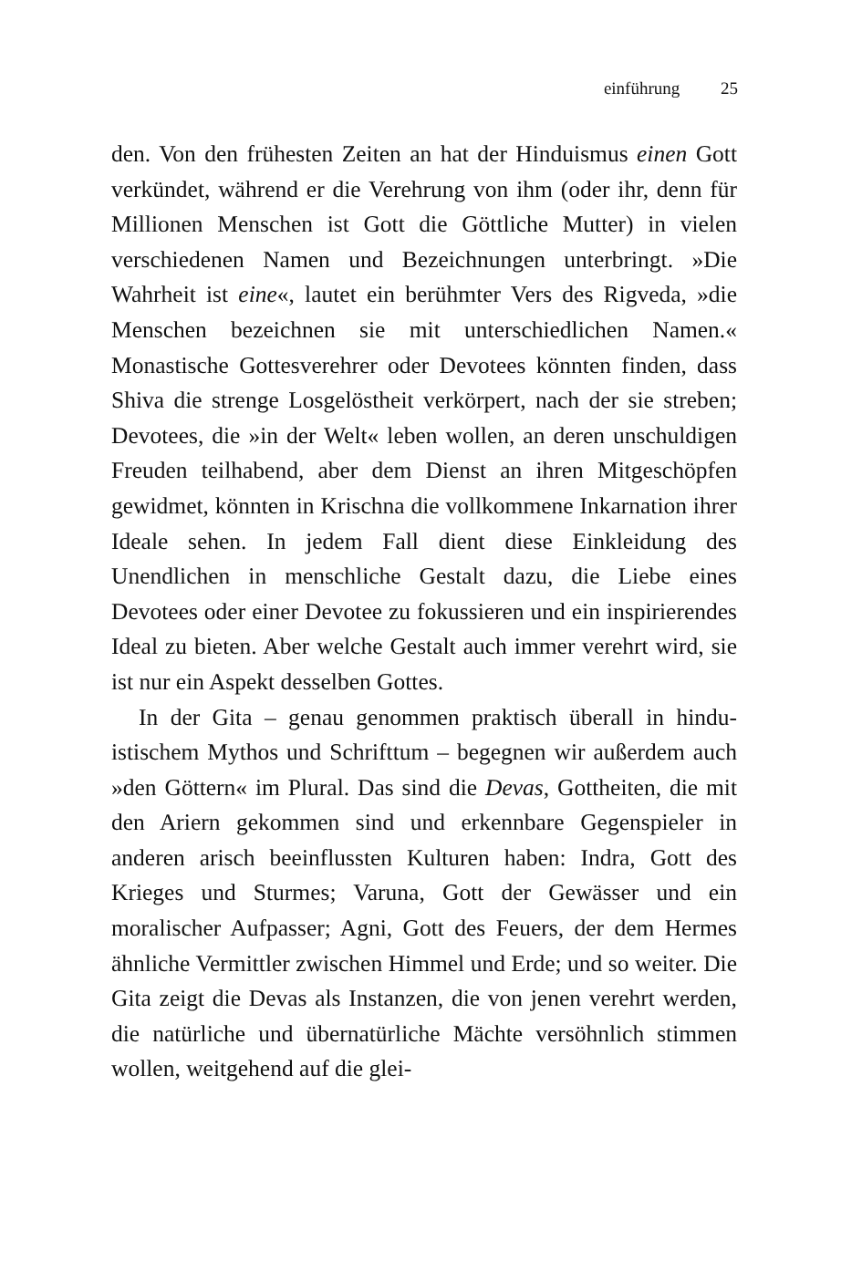einführung 25
den. Von den frühesten Zeiten an hat der Hinduismus einen Gott verkündet, während er die Verehrung von ihm (oder ihr, denn für Millionen Menschen ist Gott die Göttliche Mutter) in vielen verschiedenen Namen und Bezeichnungen unter­bringt. »Die Wahrheit ist eine«, lautet ein berühmter Vers des Rigveda, »die Menschen bezeichnen sie mit unterschiedlichen Namen.« Monastische Gottesverehrer oder Devotees könnten finden, dass Shiva die strenge Losgelöstheit verkörpert, nach der sie streben; Devotees, die »in der Welt« leben wollen, an deren unschuldigen Freuden teilhabend, aber dem Dienst an ihren Mitgeschöpfen gewidmet, könnten in Krischna die voll­kommene Inkarnation ihrer Ideale sehen. In jedem Fall dient diese Einkleidung des Unendlichen in menschliche Gestalt dazu, die Liebe eines Devotees oder einer Devotee zu fokussie­ren und ein inspirierendes Ideal zu bieten. Aber welche Ge­stalt auch immer verehrt wird, sie ist nur ein Aspekt desselben Gottes.
In der Gita – genau genommen praktisch überall in hindu­istischem Mythos und Schrifttum – begegnen wir außerdem auch »den Göttern« im Plural. Das sind die Devas, Gottheiten, die mit den Ariern gekommen sind und erkennbare Gegen­spieler in anderen arisch beeinflussten Kulturen haben: Indra, Gott des Krieges und Sturmes; Varuna, Gott der Gewässer und ein moralischer Aufpasser; Agni, Gott des Feuers, der dem Hermes ähnliche Vermittler zwischen Himmel und Erde; und so weiter. Die Gita zeigt die Devas als Instanzen, die von jenen verehrt werden, die natürliche und übernatürliche Mächte versöhnlich stimmen wollen, weitgehend auf die glei-